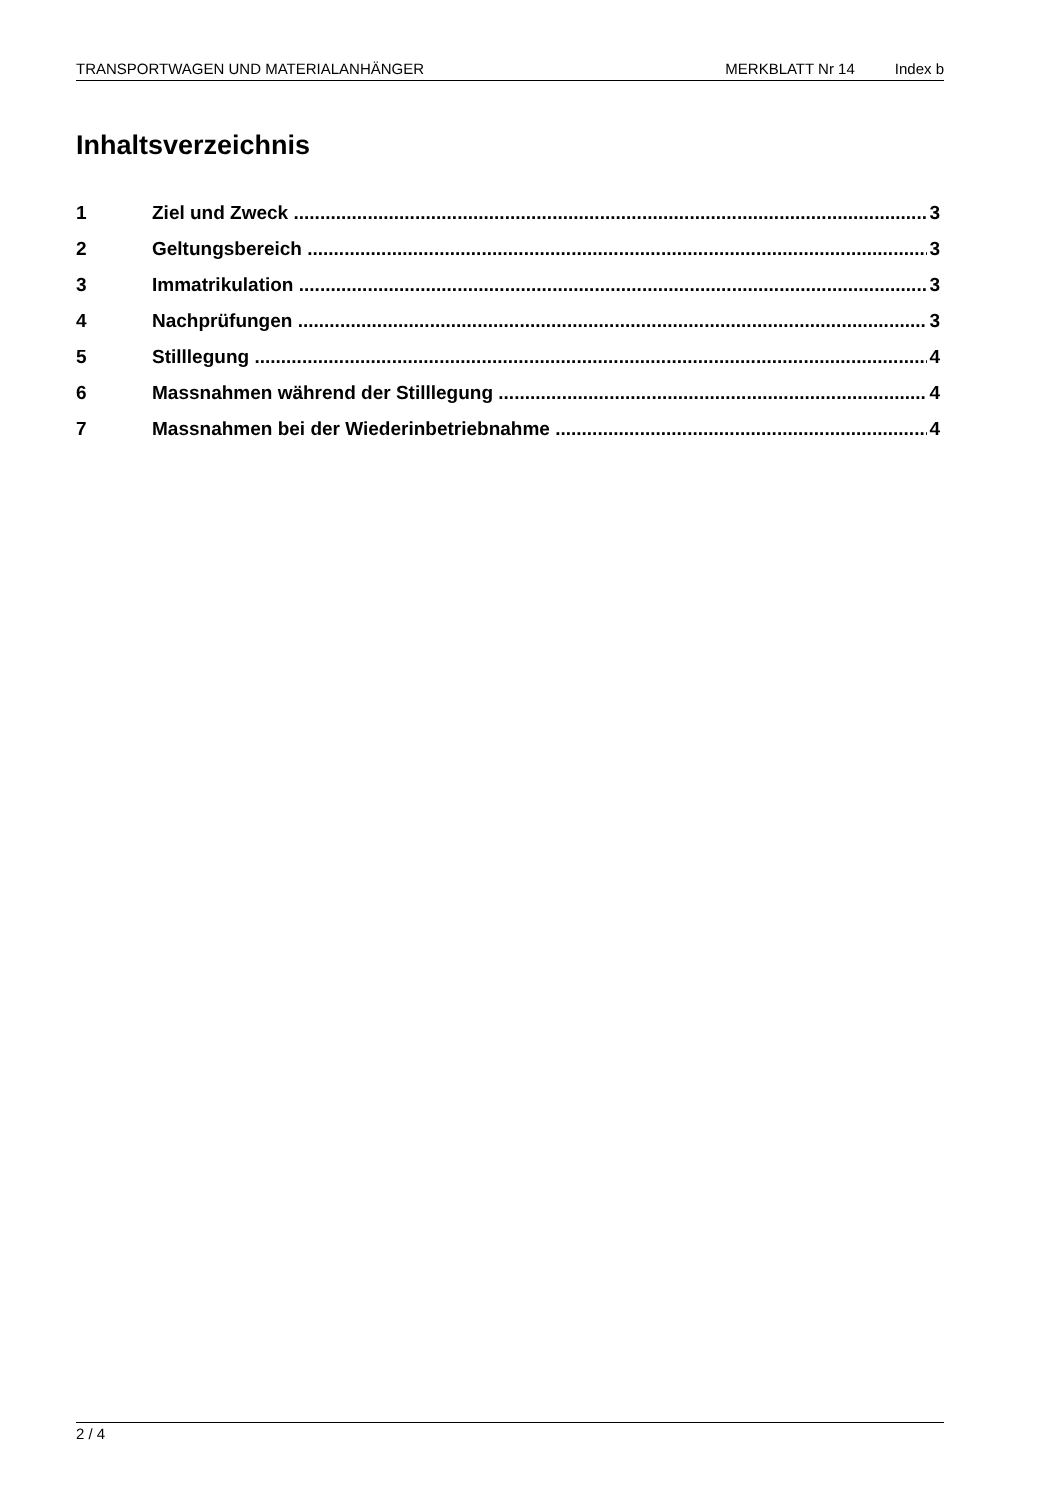TRANSPORTWAGEN UND MATERIALANHÄNGER MERKBLATT Nr 14 Index b
Inhaltsverzeichnis
1 Ziel und Zweck 3
2 Geltungsbereich 3
3 Immatrikulation 3
4 Nachprüfungen 3
5 Stilllegung 4
6 Massnahmen während der Stilllegung 4
7 Massnahmen bei der Wiederinbetriebnahme 4
2 / 4